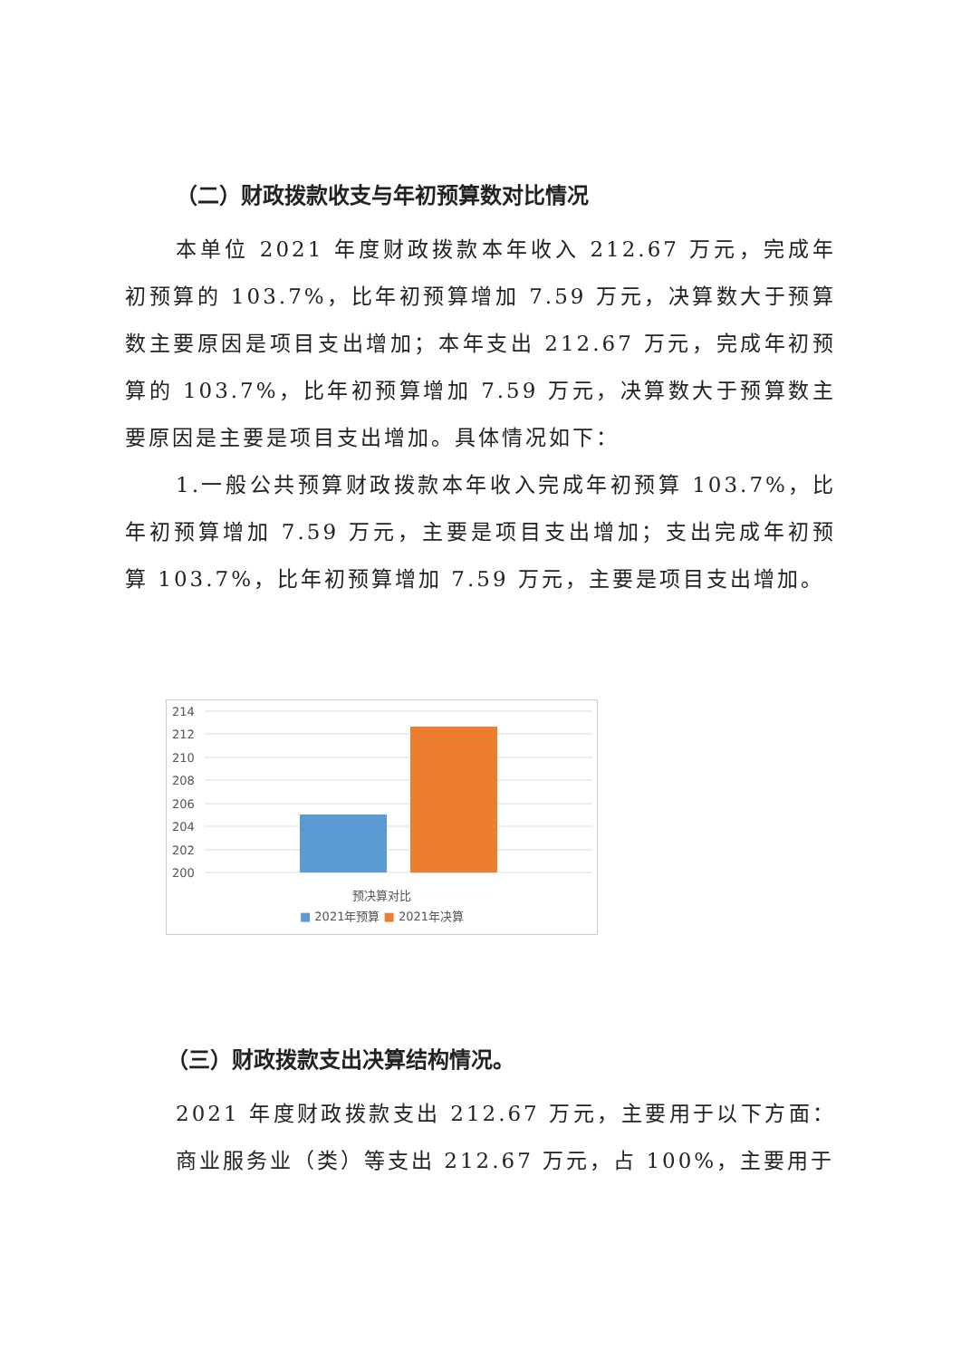（二）财政拨款收支与年初预算数对比情况
本单位 2021 年度财政拨款本年收入 212.67 万元，完成年初预算的 103.7%，比年初预算增加 7.59 万元，决算数大于预算数主要原因是项目支出增加；本年支出 212.67 万元，完成年初预算的 103.7%，比年初预算增加 7.59 万元，决算数大于预算数主要原因是主要是项目支出增加。具体情况如下：
1.一般公共预算财政拨款本年收入完成年初预算 103.7%，比年初预算增加 7.59 万元，主要是项目支出增加；支出完成年初预算 103.7%，比年初预算增加 7.59 万元，主要是项目支出增加。
214
212
210
208
206
204
202
200
预决算对比
■ 2021年预算 ■ 2021年决算
（三）财政拨款支出决算结构情况。
2021 年度财政拨款支出 212.67 万元，主要用于以下方面：商业服务业（类）等支出 212.67 万元，占 100%，主要用于